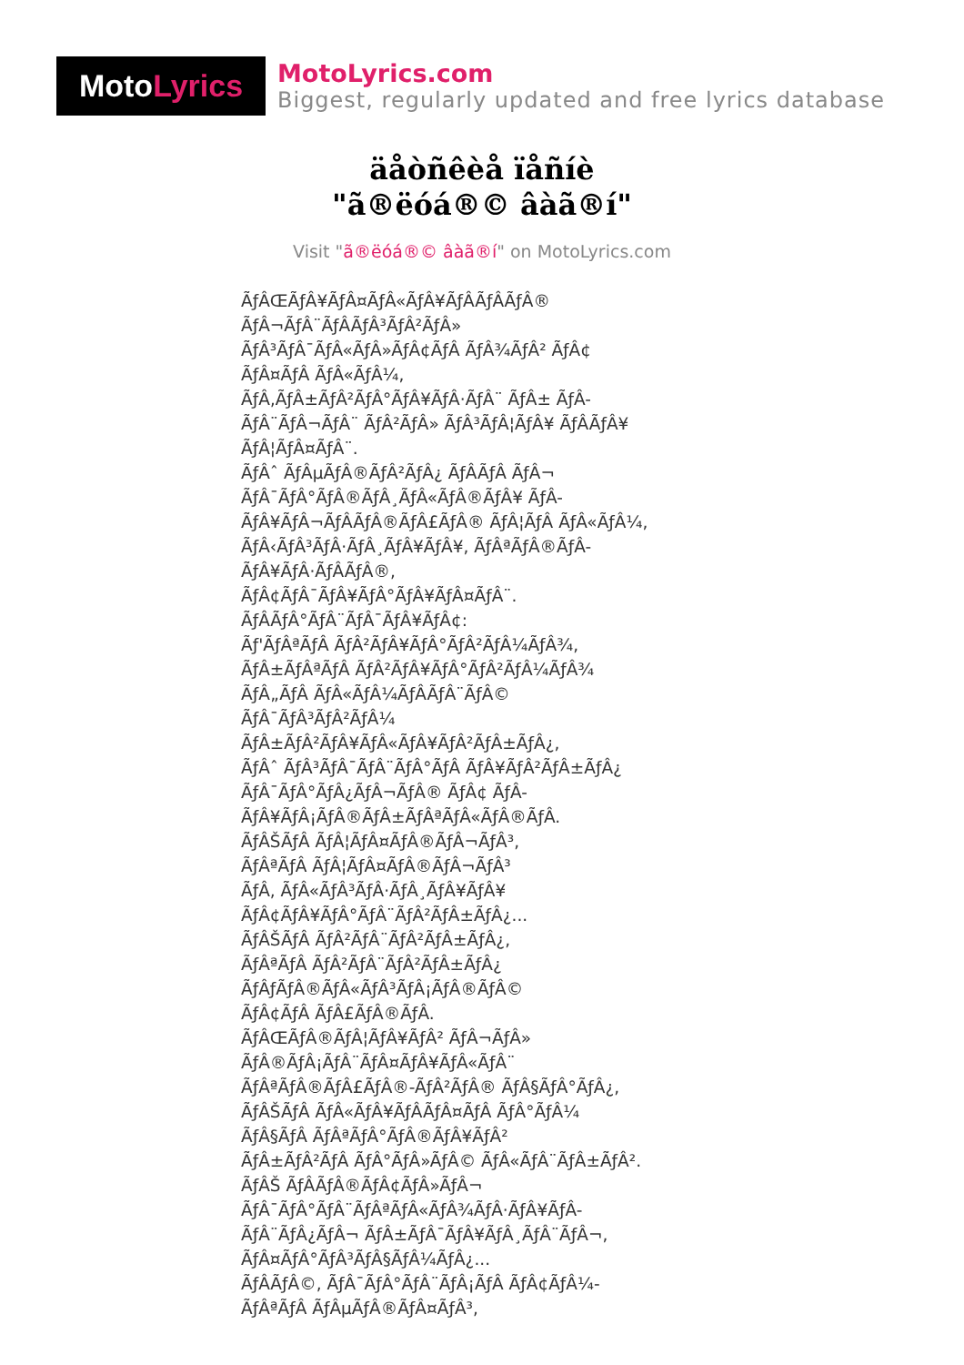Moto Lyrics
MotoLyrics.com
Biggest, regularly updated and free lyrics database
äåòñêèå ïåñíè
"ã®ëóá®© âàã®í"
Visit "ã®ëóá®© âàã®í" on MotoLyrics.com
ÃƒÂŒÃƒÂ¥ÃƒÂ¤ÃƒÂ«ÃƒÂ¥ÃƒÂÃƒÂÃƒÂ®
ÃƒÂ¬ÃƒÂ¨ÃƒÂÃƒÂ³ÃƒÂ²ÃƒÂ»
ÃƒÂ³ÃƒÂ¯ÃƒÂ«ÃƒÂ»ÃƒÂ¢ÃƒÂ ÃƒÂ¾ÃƒÂ² ÃƒÂ¢
ÃƒÂ¤ÃƒÂ ÃƒÂ«ÃƒÂ¼,
ÃƒÂ‚ÃƒÂ±ÃƒÂ²ÃƒÂ°ÃƒÂ¥ÃƒÂ·ÃƒÂ¨ ÃƒÂ± ÃƒÂ-
ÃƒÂ¨ÃƒÂ¬ÃƒÂ¨ ÃƒÂ²ÃƒÂ» ÃƒÂ³ÃƒÂ¦ÃƒÂ¥ ÃƒÂÃƒÂ¥
ÃƒÂ¦ÃƒÂ¤ÃƒÂ¨.
ÃƒÂˆ ÃƒÂµÃƒÂ®ÃƒÂ²ÃƒÂ¿ ÃƒÂÃƒÂ ÃƒÂ¬
ÃƒÂ¯ÃƒÂ°ÃƒÂ®ÃƒÂ¸ÃƒÂ«ÃƒÂ®ÃƒÂ¥ ÃƒÂ-
ÃƒÂ¥ÃƒÂ¬ÃƒÂÃƒÂ®ÃƒÂ£ÃƒÂ® ÃƒÂ¦ÃƒÂ ÃƒÂ«ÃƒÂ¼,
ÃƒÂ‹ÃƒÂ³ÃƒÂ·ÃƒÂ¸ÃƒÂ¥ÃƒÂ¥, ÃƒÂªÃƒÂ®ÃƒÂ-
ÃƒÂ¥ÃƒÂ·ÃƒÂÃƒÂ®,
ÃƒÂ¢ÃƒÂ¯ÃƒÂ¥ÃƒÂ°ÃƒÂ¥ÃƒÂ¤ÃƒÂ¨.
ÃƒÂÃƒÂ°ÃƒÂ¨ÃƒÂ¯ÃƒÂ¥ÃƒÂ¢:
Ãƒ'ÃƒÂªÃƒÂ ÃƒÂ²ÃƒÂ¥ÃƒÂ°ÃƒÂ²ÃƒÂ¼ÃƒÂ¾,
ÃƒÂ±ÃƒÂªÃƒÂ ÃƒÂ²ÃƒÂ¥ÃƒÂ°ÃƒÂ²ÃƒÂ¼ÃƒÂ¾
ÃƒÂ„ÃƒÂ ÃƒÂ«ÃƒÂ¼ÃƒÂÃƒÂ¨ÃƒÂ©
ÃƒÂ¯ÃƒÂ³ÃƒÂ²ÃƒÂ¼
ÃƒÂ±ÃƒÂ²ÃƒÂ¥ÃƒÂ«ÃƒÂ¥ÃƒÂ²ÃƒÂ±ÃƒÂ¿,
ÃƒÂˆ ÃƒÂ³ÃƒÂ¯ÃƒÂ¨ÃƒÂ°ÃƒÂ ÃƒÂ¥ÃƒÂ²ÃƒÂ±ÃƒÂ¿
ÃƒÂ¯ÃƒÂ°ÃƒÂ¿ÃƒÂ¬ÃƒÂ® ÃƒÂ¢ ÃƒÂ-
ÃƒÂ¥ÃƒÂ¡ÃƒÂ®ÃƒÂ±ÃƒÂªÃƒÂ«ÃƒÂ®ÃƒÂ.
ÃƒÂŠÃƒÂ ÃƒÂ¦ÃƒÂ¤ÃƒÂ®ÃƒÂ¬ÃƒÂ³,
ÃƒÂªÃƒÂ ÃƒÂ¦ÃƒÂ¤ÃƒÂ®ÃƒÂ¬ÃƒÂ³
ÃƒÂ, ÃƒÂ«ÃƒÂ³ÃƒÂ·ÃƒÂ¸ÃƒÂ¥ÃƒÂ¥
ÃƒÂ¢ÃƒÂ¥ÃƒÂ°ÃƒÂ¨ÃƒÂ²ÃƒÂ±ÃƒÂ¿...
ÃƒÂŠÃƒÂ ÃƒÂ²ÃƒÂ¨ÃƒÂ²ÃƒÂ±ÃƒÂ¿,
ÃƒÂªÃƒÂ ÃƒÂ²ÃƒÂ¨ÃƒÂ²ÃƒÂ±ÃƒÂ¿
ÃƒÂƒÃƒÂ®ÃƒÂ«ÃƒÂ³ÃƒÂ¡ÃƒÂ®ÃƒÂ©
ÃƒÂ¢ÃƒÂ ÃƒÂ£ÃƒÂ®ÃƒÂ.
ÃƒÂŒÃƒÂ®ÃƒÂ¦ÃƒÂ¥ÃƒÂ² ÃƒÂ¬ÃƒÂ»
ÃƒÂ®ÃƒÂ¡ÃƒÂ¨ÃƒÂ¤ÃƒÂ¥ÃƒÂ«ÃƒÂ¨
ÃƒÂªÃƒÂ®ÃƒÂ£ÃƒÂ®-ÃƒÂ²ÃƒÂ® ÃƒÂ§ÃƒÂ°ÃƒÂ¿,
ÃƒÂŠÃƒÂ ÃƒÂ«ÃƒÂ¥ÃƒÂÃƒÂ¤ÃƒÂ ÃƒÂ°ÃƒÂ¼
ÃƒÂ§ÃƒÂ ÃƒÂªÃƒÂ°ÃƒÂ®ÃƒÂ¥ÃƒÂ²
ÃƒÂ±ÃƒÂ²ÃƒÂ ÃƒÂ°ÃƒÂ»ÃƒÂ© ÃƒÂ«ÃƒÂ¨ÃƒÂ±ÃƒÂ².
ÃƒÂŠ ÃƒÂÃƒÂ®ÃƒÂ¢ÃƒÂ»ÃƒÂ¬
ÃƒÂ¯ÃƒÂ°ÃƒÂ¨ÃƒÂªÃƒÂ«ÃƒÂ¾ÃƒÂ·ÃƒÂ¥ÃƒÂ-
ÃƒÂ¨ÃƒÂ¿ÃƒÂ¬ ÃƒÂ±ÃƒÂ¯ÃƒÂ¥ÃƒÂ¸ÃƒÂ¨ÃƒÂ¬,
ÃƒÂ¤ÃƒÂ°ÃƒÂ³ÃƒÂ§ÃƒÂ¼ÃƒÂ¿...
ÃƒÂÃƒÂ©, ÃƒÂ¯ÃƒÂ°ÃƒÂ¨ÃƒÂ¡ÃƒÂ ÃƒÂ¢ÃƒÂ¼-
ÃƒÂªÃƒÂ ÃƒÂµÃƒÂ®ÃƒÂ¤ÃƒÂ³,